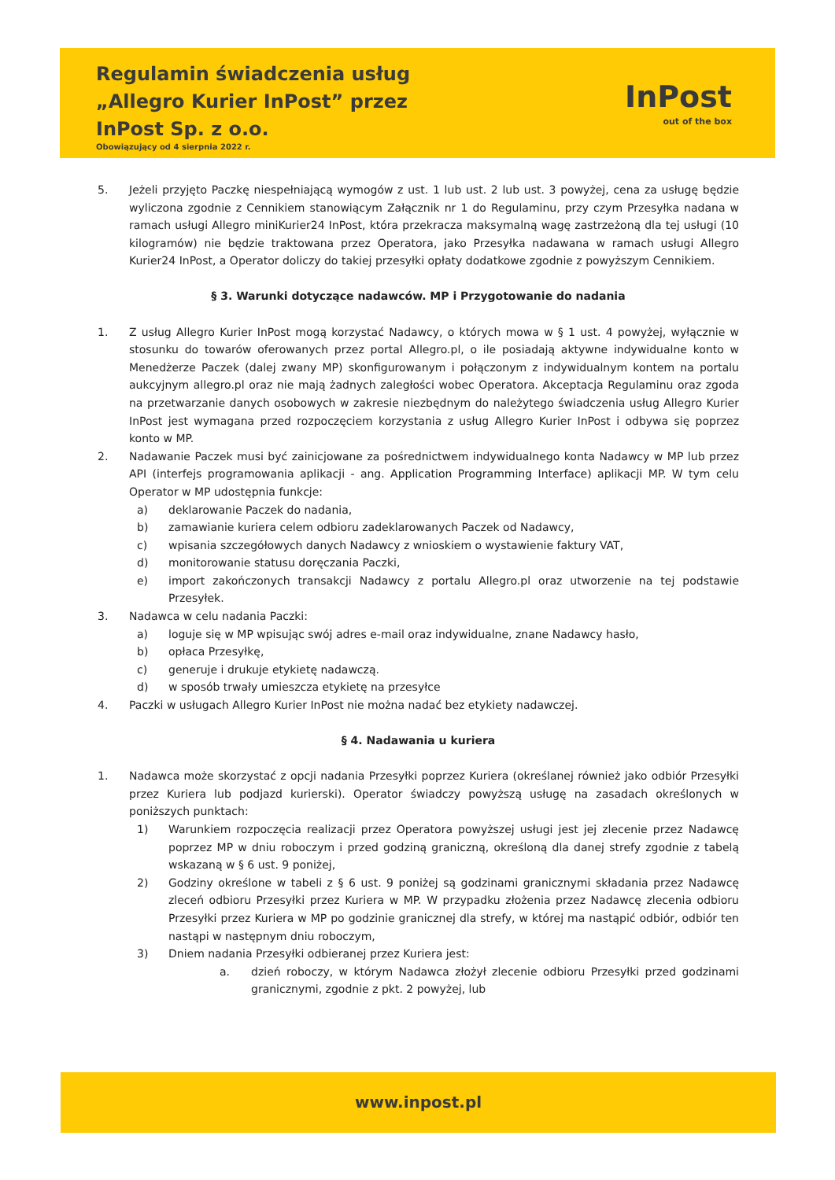Regulamin świadczenia usług
„Allegro Kurier InPost” przez
InPost Sp. z o.o.
Obowiązujący od 4 sierpnia 2022 r.
InPost
out of the box
5. Jeżeli przyjęto Paczkę niespełniającą wymogów z ust. 1 lub ust. 2 lub ust. 3 powyżej, cena za usługę będzie wyliczona zgodnie z Cennikiem stanowiącym Załącznik nr 1 do Regulaminu, przy czym Przesyłka nadana w ramach usługi Allegro miniKurier24 InPost, która przekracza maksymalną wagę zastrzeżoną dla tej usługi (10 kilogramów) nie będzie traktowana przez Operatora, jako Przesyłka nadawana w ramach usługi Allegro Kurier24 InPost, a Operator doliczy do takiej przesyłki opłaty dodatkowe zgodnie z powyższym Cennikiem.
§ 3. Warunki dotyczące nadawców. MP i Przygotowanie do nadania
1. Z usług Allegro Kurier InPost mogą korzystać Nadawcy, o których mowa w § 1 ust. 4 powyżej, wyłącznie w stosunku do towarów oferowanych przez portal Allegro.pl, o ile posiadają aktywne indywidualne konto w Menedżerze Paczek (dalej zwany MP) skonfigurowanym i połączonym z indywidualnym kontem na portalu aukcyjnym allegro.pl oraz nie mają żadnych zaległości wobec Operatora. Akceptacja Regulaminu oraz zgoda na przetwarzanie danych osobowych w zakresie niezbędnym do należytego świadczenia usług Allegro Kurier InPost jest wymagana przed rozpoczęciem korzystania z usług Allegro Kurier InPost i odbywa się poprzez konto w MP.
2. Nadawanie Paczek musi być zainicjowane za pośrednictwem indywidualnego konta Nadawcy w MP lub przez API (interfejs programowania aplikacji - ang. Application Programming Interface) aplikacji MP. W tym celu Operator w MP udostępnia funkcje:
a) deklarowanie Paczek do nadania,
b) zamawianie kuriera celem odbioru zadeklarowanych Paczek od Nadawcy,
c) wpisania szczegółowych danych Nadawcy z wnioskiem o wystawienie faktury VAT,
d) monitorowanie statusu doręczania Paczki,
e) import zakończonych transakcji Nadawcy z portalu Allegro.pl oraz utworzenie na tej podstawie Przesyłek.
3. Nadawca w celu nadania Paczki:
a) loguje się w MP wpisując swój adres e-mail oraz indywidualne, znane Nadawcy hasło,
b) opłaca Przesyłkę,
c) generuje i drukuje etykietę nadawczą.
d) w sposób trwały umieszcza etykietę na przesyłce
4. Paczki w usługach Allegro Kurier InPost nie można nadać bez etykiety nadawczej.
§ 4. Nadawania u kuriera
1. Nadawca może skorzystać z opcji nadania Przesyłki poprzez Kuriera (określanej również jako odbiór Przesyłki przez Kuriera lub podjazd kurierski). Operator świadczy powyższą usługę na zasadach określonych w poniższych punktach:
1) Warunkiem rozpoczęcia realizacji przez Operatora powyższej usługi jest jej zlecenie przez Nadawcę poprzez MP w dniu roboczym i przed godziną graniczną, określoną dla danej strefy zgodnie z tabelą wskazaną w § 6 ust. 9 poniżej,
2) Godziny określone w tabeli z § 6 ust. 9 poniżej są godzinami granicznymi składania przez Nadawcę zleceń odbioru Przesyłki przez Kuriera w MP. W przypadku złożenia przez Nadawcę zlecenia odbioru Przesyłki przez Kuriera w MP po godzinie granicznej dla strefy, w której ma nastąpić odbiór, odbiór ten nastąpi w następnym dniu roboczym,
3) Dniem nadania Przesyłki odbieranej przez Kuriera jest:
a. dzień roboczy, w którym Nadawca złożył zlecenie odbioru Przesyłki przed godzinami granicznymi, zgodnie z pkt. 2 powyżej, lub
www.inpost.pl